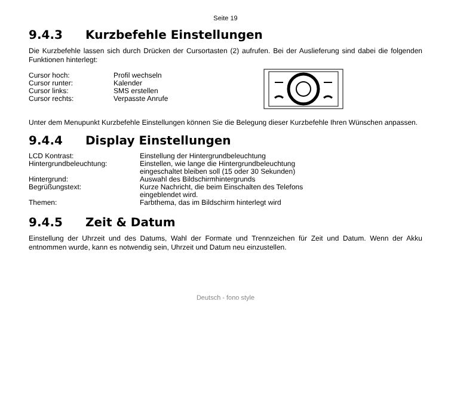Seite 19
9.4.3 Kurzbefehle Einstellungen
Die Kurzbefehle lassen sich durch Drücken der Cursortasten (2) aufrufen. Bei der Auslieferung sind dabei die folgenden Funktionen hinterlegt:
| Cursor hoch: | Profil wechseln |
| Cursor runter: | Kalender |
| Cursor links: | SMS erstellen |
| Cursor rechts: | Verpasste Anrufe |
Unter dem Menupunkt Kurzbefehle Einstellungen können Sie die Belegung dieser Kurzbefehle Ihren Wünschen anpassen.
9.4.4 Display Einstellungen
| LCD Kontrast: | Einstellung der Hintergrundbeleuchtung |
| Hintergrundbeleuchtung: | Einstellen, wie lange die Hintergrundbeleuchtung eingeschaltet bleiben soll (15 oder 30 Sekunden) |
| Hintergrund: | Auswahl des Bildschirmhintergrunds |
| Begrüßungstext: | Kurze Nachricht, die beim Einschalten des Telefons eingeblendet wird. |
| Themen: | Farbthema, das im Bildschirm hinterlegt wird |
9.4.5 Zeit & Datum
Einstellung der Uhrzeit und des Datums, Wahl der Formate und Trennzeichen für Zeit und Datum. Wenn der Akku entnommen wurde, kann es notwendig sein, Uhrzeit und Datum neu einzustellen.
Deutsch - fono style